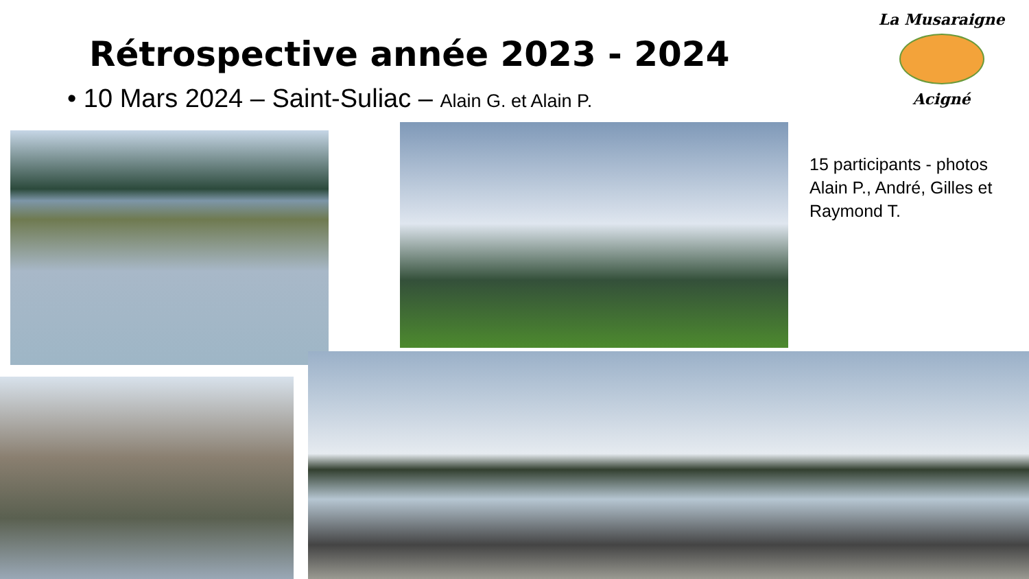Rétrospective année 2023 - 2024
• 10 Mars 2024 – Saint-Suliac – Alain G. et Alain P.
La Musaraigne
Acigné
15 participants - photos Alain P., André, Gilles et Raymond T.